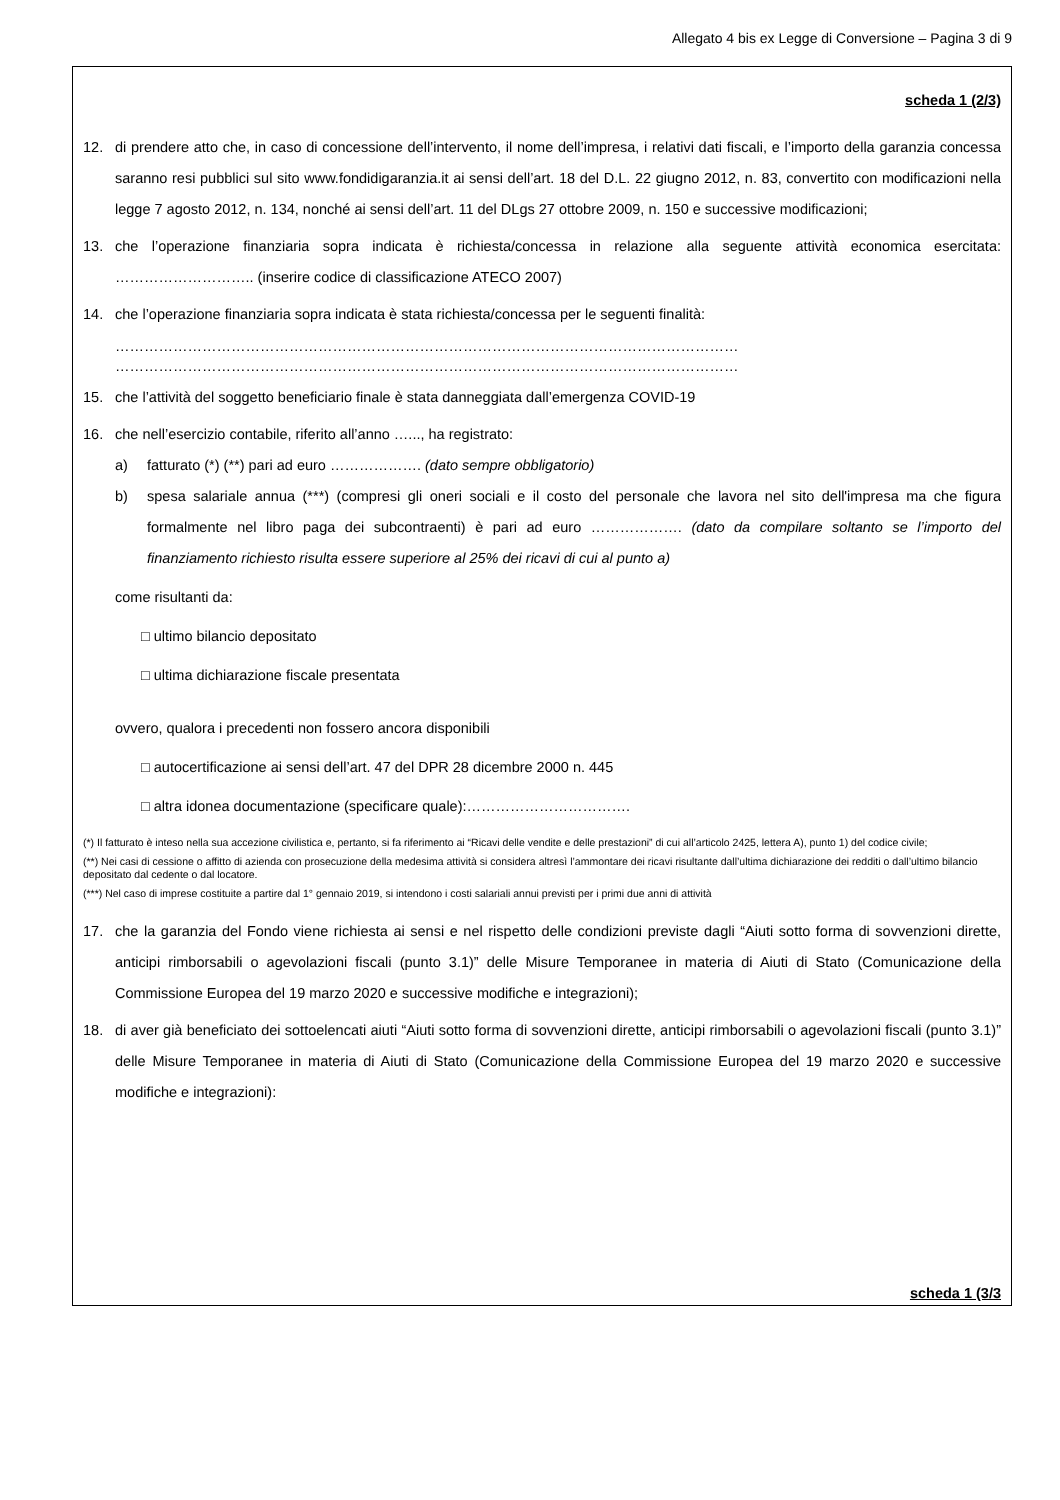Allegato 4 bis ex Legge di Conversione – Pagina 3 di 9
scheda 1 (2/3)
12. di prendere atto che, in caso di concessione dell’intervento, il nome dell’impresa, i relativi dati fiscali, e l’importo della garanzia concessa saranno resi pubblici sul sito www.fondidigaranzia.it ai sensi dell’art. 18 del D.L. 22 giugno 2012, n. 83, convertito con modificazioni nella legge 7 agosto 2012, n. 134, nonché ai sensi dell’art. 11 del DLgs 27 ottobre 2009, n. 150 e successive modificazioni;
13. che l’operazione finanziaria sopra indicata è richiesta/concessa in relazione alla seguente attività economica esercitata: ……………………….. (inserire codice di classificazione ATECO 2007)
14. che l’operazione finanziaria sopra indicata è stata richiesta/concessa per le seguenti finalità:
…………………………………………………………………………………………………………………
…………………………………………………………………………………………………………………
15. che l’attività del soggetto beneficiario finale è stata danneggiata dall’emergenza COVID-19
16. che nell’esercizio contabile, riferito all’anno …..., ha registrato:
a) fatturato (*) (**) pari ad euro ………………. (dato sempre obbligatorio)
b) spesa salariale annua (***) (compresi gli oneri sociali e il costo del personale che lavora nel sito dell'impresa ma che figura formalmente nel libro paga dei subcontraenti) è pari ad euro ………………. (dato da compilare soltanto se l’importo del finanziamento richiesto risulta essere superiore al 25% dei ricavi di cui al punto a)
come risultanti da:
□ ultimo bilancio depositato
□ ultima dichiarazione fiscale presentata
ovvero, qualora i precedenti non fossero ancora disponibili
□ autocertificazione ai sensi dell’art. 47 del DPR 28 dicembre 2000 n. 445
□ altra idonea documentazione (specificare quale):…………………………….
(*) Il fatturato è inteso nella sua accezione civilistica e, pertanto, si fa riferimento ai “Ricavi delle vendite e delle prestazioni” di cui all’articolo 2425, lettera A), punto 1) del codice civile;
(**) Nei casi di cessione o affitto di azienda con prosecuzione della medesima attività si considera altresì l’ammontare dei ricavi risultante dall’ultima dichiarazione dei redditi o dall’ultimo bilancio depositato dal cedente o dal locatore.
(***) Nel caso di imprese costituite a partire dal 1° gennaio 2019, si intendono i costi salariali annui previsti per i primi due anni di attività
17. che la garanzia del Fondo viene richiesta ai sensi e nel rispetto delle condizioni previste dagli “Aiuti sotto forma di sovvenzioni dirette, anticipi rimborsabili o agevolazioni fiscali (punto 3.1)” delle Misure Temporanee in materia di Aiuti di Stato (Comunicazione della Commissione Europea del 19 marzo 2020 e successive modifiche e integrazioni);
18. di aver già beneficiato dei sottoelencati aiuti “Aiuti sotto forma di sovvenzioni dirette, anticipi rimborsabili o agevolazioni fiscali (punto 3.1)” delle Misure Temporanee in materia di Aiuti di Stato (Comunicazione della Commissione Europea del 19 marzo 2020 e successive modifiche e integrazioni):
scheda 1 (3/3